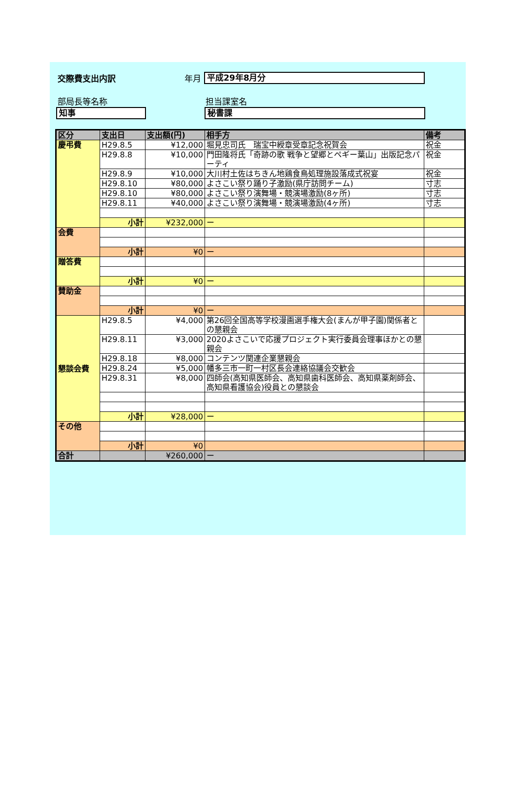交際費支出内訳 年月
平成29年8月分
部局長等名称 担当課室名
知事 秘書課
| 区分 | 支出日 | 支出額(円) | 相手方 | 備考 |
| --- | --- | --- | --- | --- |
| 慶弔費 | H29.8.5 | ¥12,000 | 堀見忠司氏 瑞宝中綬章受章記念祝賀会 | 祝金 |
| | H29.8.8 | ¥10,000 | 門田隆将氏「奇跡の歌 戦争と望郷とペギー葉山」出版記念パーティ | 祝金 |
| | H29.8.9 | ¥10,000 | 大川村土佐はちきん地鶏食鳥処理施設落成式祝宴 | 祝金 |
| | H29.8.10 | ¥80,000 | よさこい祭り踊り子激励(県庁訪問チーム) | 寸志 |
| | H29.8.10 | ¥80,000 | よさこい祭り演舞場・競演場激励(8ヶ所) | 寸志 |
| | H29.8.11 | ¥40,000 | よさこい祭り演舞場・競演場激励(4ヶ所) | 寸志 |
| | 小計 | ¥232,000 | ー | |
| 会費 | | | | |
| | 小計 | ¥0 | ー | |
| 贈答費 | | | | |
| | 小計 | ¥0 | ー | |
| 賛助金 | | | | |
| | 小計 | ¥0 | ー | |
| 懇談会費 | H29.8.5 | ¥4,000 | 第26回全国高等学校漫画選手権大会(まんが甲子園)関係者との懇親会 | |
| | H29.8.11 | ¥3,000 | 2020よさこいで応援プロジェクト実行委員会理事ほかとの懇親会 | |
| | H29.8.18 | ¥8,000 | コンテンツ関連企業懇親会 | |
| | H29.8.24 | ¥5,000 | 幡多三市一町一村区長会連絡協議会交歓会 | |
| | H29.8.31 | ¥8,000 | 四師会(高知県医師会、高知県歯科医師会、高知県薬剤師会、高知県看護協会)役員との懇談会 | |
| | 小計 | ¥28,000 | ー | |
| その他 | | | | |
| | 小計 | ¥0 | | |
| 合計 | | ¥260,000 | ー | |